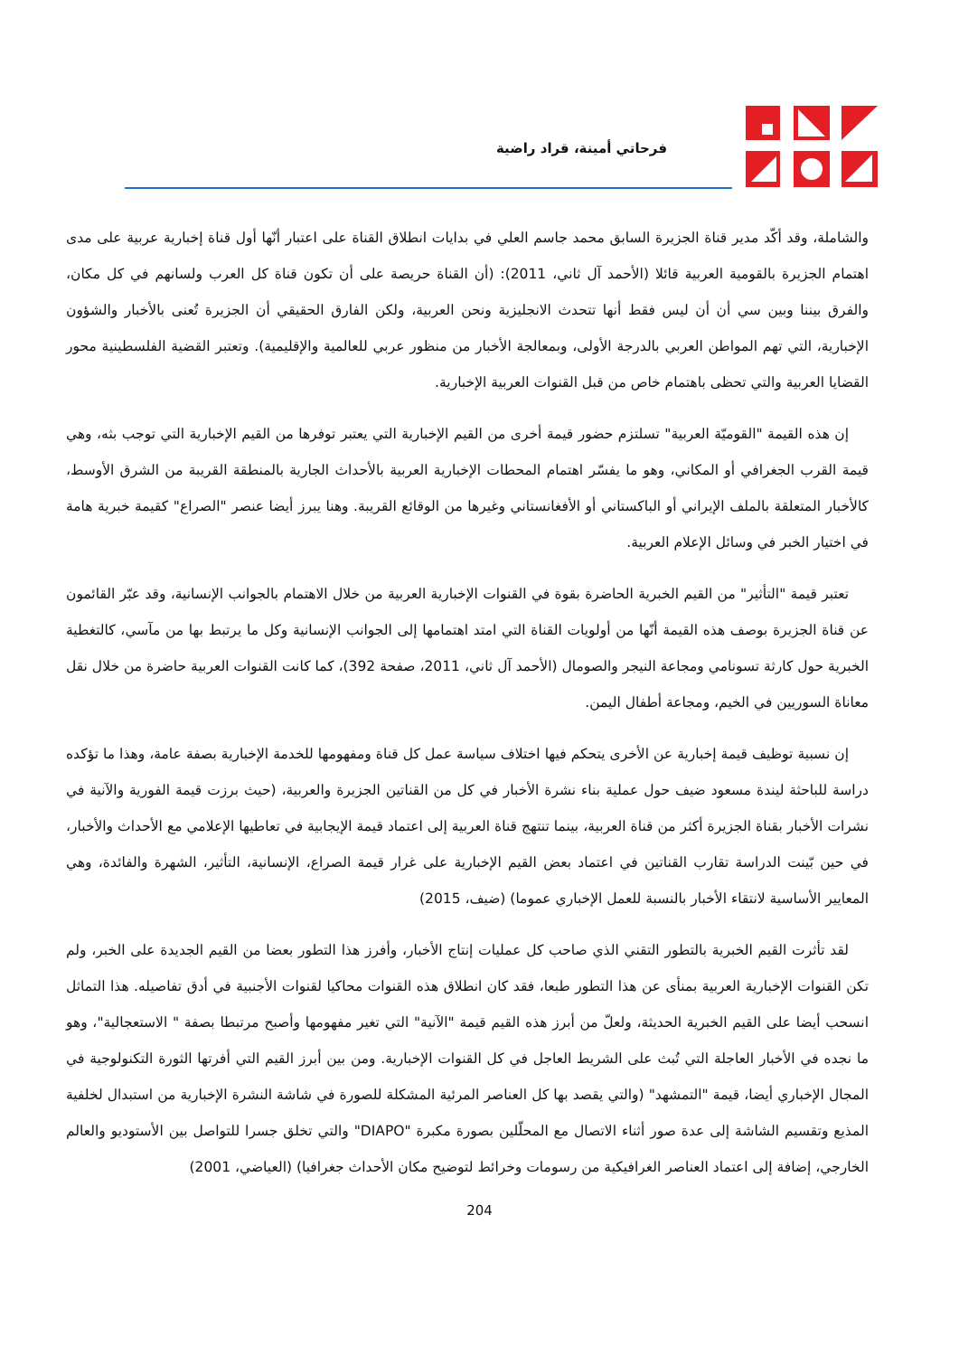فرحاتي أمينة، قراد راضية
والشاملة، وقد أكّد مدير قناة الجزيرة السابق محمد جاسم العلي في بدايات انطلاق القناة على اعتبار أنّها أول قناة إخبارية عربية على مدى اهتمام الجزيرة بالقومية العربية قائلا (الأحمد آل ثاني، 2011): (أن القناة حريصة على أن تكون قناة كل العرب ولسانهم في كل مكان، والفرق بيننا وبين سي أن أن ليس فقط أنها تتحدث الانجليزية ونحن العربية، ولكن الفارق الحقيقي أن الجزيرة تُعنى بالأخبار والشؤون الإخبارية، التي تهم المواطن العربي بالدرجة الأولى، وبمعالجة الأخبار من منظور عربي للعالمية والإقليمية). وتعتبر القضية الفلسطينية محور القضايا العربية والتي تحظى باهتمام خاص من قبل القنوات العربية الإخبارية.
إن هذه القيمة "القوميّة العربية" تسلتزم حضور قيمة أخرى من القيم الإخبارية التي يعتبر توفرها من القيم الإخبارية التي توجب بثه، وهي قيمة القرب الجغرافي أو المكاني، وهو ما يفسّر اهتمام المحطات الإخبارية العربية بالأحداث الجارية بالمنطقة القريبة من الشرق الأوسط، كالأخبار المتعلقة بالملف الإيراني أو الباكستاني أو الأفغانستاني وغيرها من الوقائع القريبة. وهنا يبرز أيضا عنصر "الصراع" كقيمة خبرية هامة في اختيار الخبر في وسائل الإعلام العربية.
تعتبر قيمة "التأثير" من القيم الخبرية الحاضرة بقوة في القنوات الإخبارية العربية من خلال الاهتمام بالجوانب الإنسانية، وقد عبّر القائمون عن قناة الجزيرة بوصف هذه القيمة أنّها من أولويات القناة التي امتد اهتمامها إلى الجوانب الإنسانية وكل ما يرتبط بها من مآسي، كالتغطية الخبرية حول كارثة تسونامي ومجاعة النيجر والصومال (الأحمد آل ثاني، 2011، صفحة 392)، كما كانت القنوات العربية حاضرة من خلال نقل معاناة السوريين في الخيم، ومجاعة أطفال اليمن.
إن نسبية توظيف قيمة إخبارية عن الأخرى يتحكم فيها اختلاف سياسة عمل كل قناة ومفهومها للخدمة الإخبارية بصفة عامة، وهذا ما تؤكده دراسة للباحثة ليندة مسعود ضيف حول عملية بناء نشرة الأخبار في كل من القناتين الجزيرة والعربية، (حيث برزت قيمة الفورية والآنية في نشرات الأخبار بقناة الجزيرة أكثر من قناة العربية، بينما تنتهج قناة العربية إلى اعتماد قيمة الإيجابية في تعاطيها الإعلامي مع الأحداث والأخبار، في حين بّينت الدراسة تقارب القناتين في اعتماد بعض القيم الإخبارية على غرار قيمة الصراع، الإنسانية، التأثير، الشهرة والفائدة، وهي المعايير الأساسية لانتقاء الأخبار بالنسبة للعمل الإخباري عموما) (ضيف، 2015)
لقد تأثرت القيم الخبرية بالتطور التقني الذي صاحب كل عمليات إنتاج الأخبار، وأفرز هذا التطور بعضا من القيم الجديدة على الخبر، ولم تكن القنوات الإخبارية العربية بمنأى عن هذا التطور طبعا، فقد كان انطلاق هذه القنوات محاكيا لقنوات الأجنبية في أدق تفاصيله. هذا التماثل انسحب أيضا على القيم الخبرية الحديثة، ولعلّ من أبرز هذه القيم قيمة "الآنية" التي تغير مفهومها وأصبح مرتبطا بصفة " الاستعجالية"، وهو ما نجده في الأخبار العاجلة التي تُبث على الشريط العاجل في كل القنوات الإخبارية. ومن بين أبرز القيم التي أفرتها الثورة التكنولوجية في المجال الإخباري أيضا، قيمة "التمشهد" (والتي يقصد بها كل العناصر المرئية المشكلة للصورة في شاشة النشرة الإخبارية من استبدال لخلفية المذيع وتقسيم الشاشة إلى عدة صور أثناء الاتصال مع المحلّلين بصورة مكبرة "DIAPO" والتي تخلق جسرا للتواصل بين الأستوديو والعالم الخارجي، إضافة إلى اعتماد العناصر الغرافيكية من رسومات وخرائط لتوضيح مكان الأحداث جغرافيا) (العياضي، 2001)
204